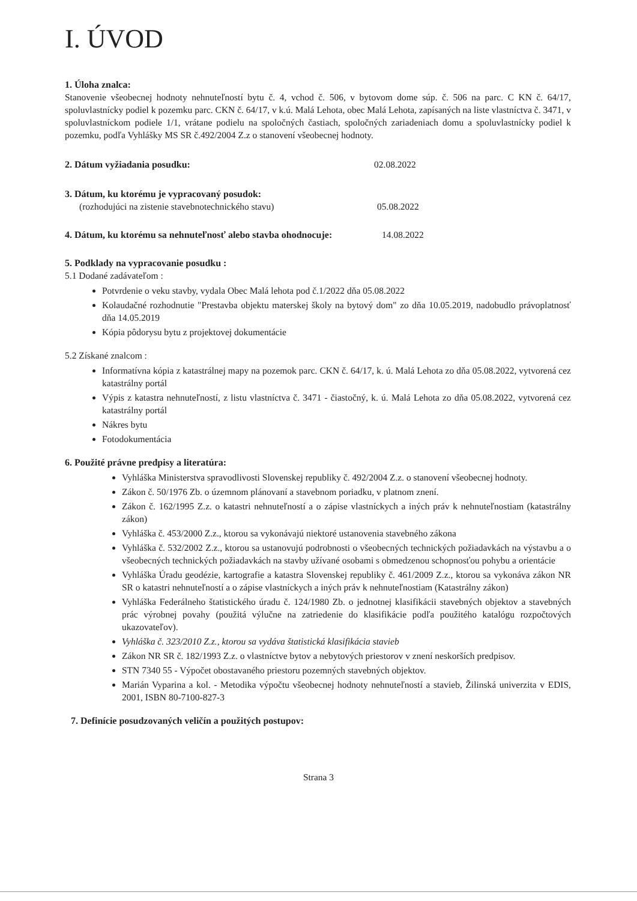I. ÚVOD
1. Úloha znalca:
Stanovenie všeobecnej hodnoty nehnuteľností bytu č. 4, vchod č. 506, v bytovom dome súp. č. 506 na parc. C KN č. 64/17, spoluvlastnícky podiel k pozemku parc. CKN č. 64/17, v k.ú. Malá Lehota, obec Malá Lehota, zapísaných na liste vlastníctva č. 3471, v spoluvlastníckom podiele 1/1, vrátane podielu na spoločných častiach, spoločných zariadeniach domu a spoluvlastnícky podiel k pozemku, podľa Vyhlášky MS SR č.492/2004 Z.z o stanovení všeobecnej hodnoty.
2. Dátum vyžiadania posudku: 02.08.2022
3. Dátum, ku ktorému je vypracovaný posudok:
(rozhodujúci na zistenie stavebnotechnického stavu) 05.08.2022
4. Dátum, ku ktorému sa nehnuteľnosť alebo stavba ohodnocuje:
14.08.2022
5. Podklady na vypracovanie posudku :
5.1 Dodané zadávateľom :
Potvrdenie o veku stavby, vydala Obec Malá lehota pod č.1/2022 dňa 05.08.2022
Kolaudačné rozhodnutie "Prestavba objektu materskej školy na bytový dom" zo dňa 10.05.2019, nadobudlo právoplatnosť dňa 14.05.2019
Kópia pôdorysu bytu z projektovej dokumentácie
5.2 Získané znalcom :
Informatívna kópia z katastrálnej mapy na pozemok parc. CKN č. 64/17, k. ú. Malá Lehota zo dňa 05.08.2022, vytvorená cez katastrálny portál
Výpis z katastra nehnuteľností, z listu vlastníctva č. 3471 - čiastočný, k. ú. Malá Lehota zo dňa 05.08.2022, vytvorená cez katastrálny portál
Nákres bytu
Fotodokumentácia
6. Použité právne predpisy a literatúra:
Vyhláška Ministerstva spravodlivosti Slovenskej republiky č. 492/2004 Z.z. o stanovení všeobecnej hodnoty.
Zákon č. 50/1976 Zb. o územnom plánovaní a stavebnom poriadku, v platnom znení.
Zákon č. 162/1995 Z.z. o katastri nehnuteľností a o zápise vlastníckych a iných práv k nehnuteľnostiam (katastrálny zákon)
Vyhláška č. 453/2000 Z.z., ktorou sa vykonávajú niektoré ustanovenia stavebného zákona
Vyhláška č. 532/2002 Z.z., ktorou sa ustanovujú podrobnosti o všeobecných technických požiadavkách na výstavbu a o všeobecných technických požiadavkách na stavby užívané osobami s obmedzenou schopnosťou pohybu a orientácie
Vyhláška Úradu geodézie, kartografie a katastra Slovenskej republiky č. 461/2009 Z.z., ktorou sa vykonáva zákon NR SR o katastri nehnuteľností a o zápise vlastníckych a iných práv k nehnuteľnostiam (Katastrálny zákon)
Vyhláška Federálneho štatistického úradu č. 124/1980 Zb. o jednotnej klasifikácii stavebných objektov a stavebných prác výrobnej povahy (použitá výlučne na zatriedenie do klasifikácie podľa použitého katalógu rozpočtových ukazovateľov).
Vyhláška č. 323/2010 Z.z., ktorou sa vydáva štatistická klasifikácia stavieb
Zákon NR SR č. 182/1993 Z.z. o vlastníctve bytov a nebytových priestorov v znení neskorších predpisov.
STN 7340 55 - Výpočet obostavaného priestoru pozemných stavebných objektov.
Marián Vyparina a kol. - Metodika výpočtu všeobecnej hodnoty nehnuteľností a stavieb, Žilinská univerzita v EDIS, 2001, ISBN 80-7100-827-3
7. Definície posudzovaných veličín a použitých postupov:
Strana 3